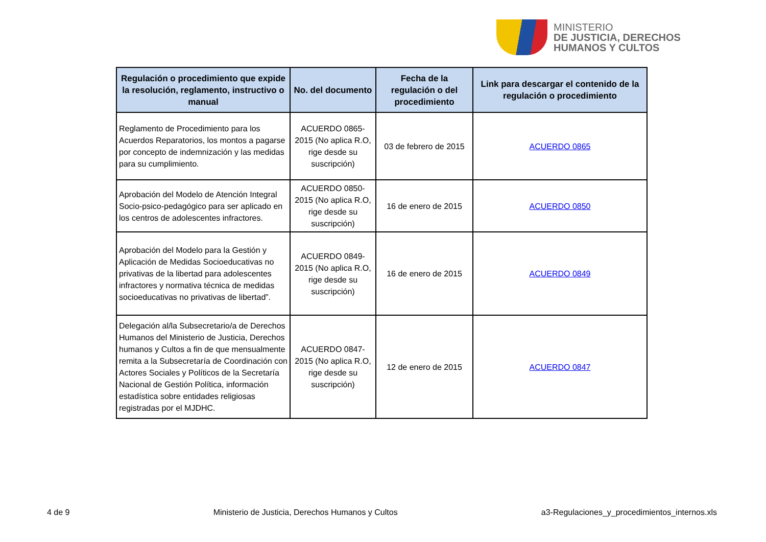MINISTERIO
DE JUSTICIA, DERECHOS
HUMANOS Y CULTOS
| Regulación o procedimiento que expide la resolución, reglamento, instructivo o manual | No. del documento | Fecha de la regulación o del procedimiento | Link para descargar el contenido de la regulación o procedimiento |
| --- | --- | --- | --- |
| Reglamento de Procedimiento para los Acuerdos Reparatorios, los montos a pagarse por concepto de indemnización y las medidas para su cumplimiento. | ACUERDO 0865-2015 (No aplica R.O, rige desde su suscripción) | 03 de febrero de 2015 | ACUERDO 0865 |
| Aprobación del Modelo de Atención Integral Socio-psico-pedagógico para ser aplicado en los centros de adolescentes infractores. | ACUERDO 0850-2015 (No aplica R.O, rige desde su suscripción) | 16 de enero de 2015 | ACUERDO 0850 |
| Aprobación del Modelo para la Gestión y Aplicación de Medidas Socioeducativas no privativas de la libertad para adolescentes infractores y normativa técnica de medidas socioeducativas no privativas de libertad”. | ACUERDO 0849-2015 (No aplica R.O, rige desde su suscripción) | 16 de enero de 2015 | ACUERDO 0849 |
| Delegación al/la Subsecretario/a de Derechos Humanos del Ministerio de Justicia, Derechos humanos y Cultos a fin de que mensualmente remita a la Subsecretaría de Coordinación con Actores Sociales y Políticos de la Secretaría Nacional de Gestión Política, información estadística sobre entidades religiosas registradas por el MJDHC. | ACUERDO 0847-2015 (No aplica R.O, rige desde su suscripción) | 12 de enero de 2015 | ACUERDO 0847 |
4 de 9 Ministerio de Justicia, Derechos Humanos y Cultos a3-Regulaciones_y_procedimientos_internos.xls